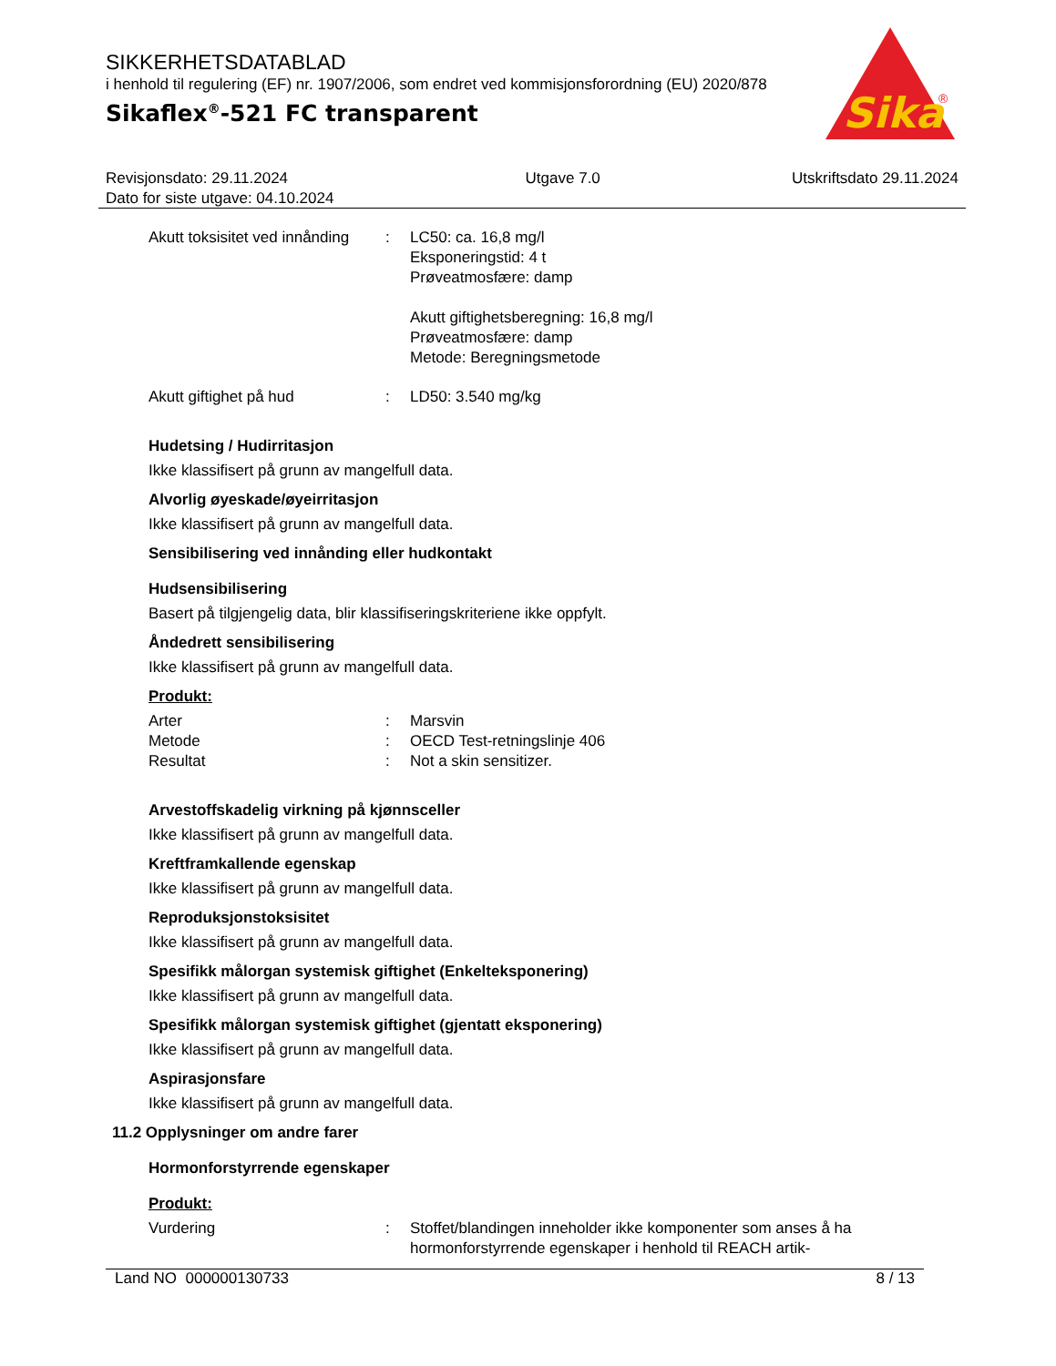SIKKERHETSDATABLAD
i henhold til regulering (EF) nr. 1907/2006, som endret ved kommisjonsforordning (EU) 2020/878
Sikaflex<sup>®</sup>-521 FC transparent
Sika
®
Revisjonsdato: 29.11.2024
Dato for siste utgave: 04.10.2024
Utgave 7.0 Utskriftsdato 29.11.2024
Akutt toksisitet ved innånding
: LC50: ca. 16,8 mg/l
Eksponeringstid: 4 t
Prøveatmosfære: damp
Akutt giftighetsberegning: 16,8 mg/l
Prøveatmosfære: damp
Metode: Beregningsmetode
Akutt giftighet på hud : LD50: 3.540 mg/kg
Hudetsing / Hudirritasjon
Ikke klassifisert på grunn av mangelfull data.
Alvorlig øyeskade/øyeirritasjon
Ikke klassifisert på grunn av mangelfull data.
Sensibilisering ved innånding eller hudkontakt
Hudsensibilisering
Basert på tilgjengelig data, blir klassifiseringskriteriene ikke oppfylt.
Åndedrett sensibilisering
Ikke klassifisert på grunn av mangelfull data.
Produkt:
Arter
Metode
Resultat
:
:
:
Marsvin
OECD Test-retningslinje 406
Not a skin sensitizer.
Arvestoffskadelig virkning på kjønnsceller
Ikke klassifisert på grunn av mangelfull data.
Kreftframkallende egenskap
Ikke klassifisert på grunn av mangelfull data.
Reproduksjonstoksisitet
Ikke klassifisert på grunn av mangelfull data.
Spesifikk målorgan systemisk giftighet (Enkelteksponering)
Ikke klassifisert på grunn av mangelfull data.
Spesifikk målorgan systemisk giftighet (gjentatt eksponering)
Ikke klassifisert på grunn av mangelfull data.
Aspirasjonsfare
Ikke klassifisert på grunn av mangelfull data.
11.2 Opplysninger om andre farer
Hormonforstyrrende egenskaper
Produkt:
Vurdering : Stoffet/blandingen inneholder ikke komponenter som anses å ha hormonforstyrrende egenskaper i henhold til REACH artik-
Land NO 000000130733 8 / 13